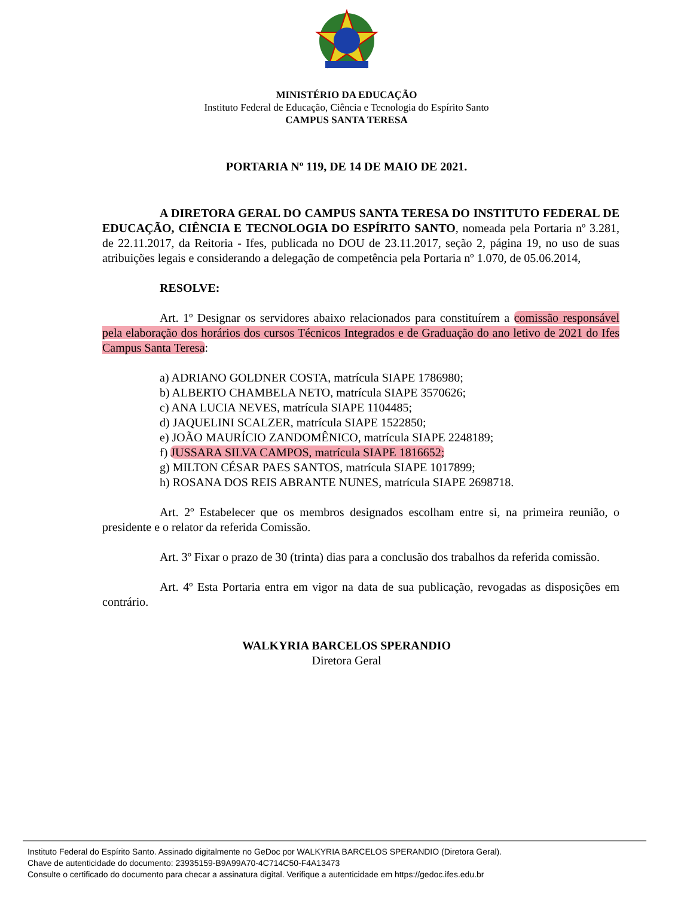MINISTÉRIO DA EDUCAÇÃO
Instituto Federal de Educação, Ciência e Tecnologia do Espírito Santo
CAMPUS SANTA TERESA
PORTARIA Nº 119, DE 14 DE MAIO DE 2021.
A DIRETORA GERAL DO CAMPUS SANTA TERESA DO INSTITUTO FEDERAL DE EDUCAÇÃO, CIÊNCIA E TECNOLOGIA DO ESPÍRITO SANTO, nomeada pela Portaria nº 3.281, de 22.11.2017, da Reitoria - Ifes, publicada no DOU de 23.11.2017, seção 2, página 19, no uso de suas atribuições legais e considerando a delegação de competência pela Portaria nº 1.070, de 05.06.2014,
RESOLVE:
Art. 1º Designar os servidores abaixo relacionados para constituírem a comissão responsável pela elaboração dos horários dos cursos Técnicos Integrados e de Graduação do ano letivo de 2021 do Ifes Campus Santa Teresa:
a) ADRIANO GOLDNER COSTA, matrícula SIAPE 1786980;
b) ALBERTO CHAMBELA NETO, matrícula SIAPE 3570626;
c) ANA LUCIA NEVES, matrícula SIAPE 1104485;
d) JAQUELINI SCALZER, matrícula SIAPE 1522850;
e) JOÃO MAURÍCIO ZANDOMÊNICO, matrícula SIAPE 2248189;
f) JUSSARA SILVA CAMPOS, matrícula SIAPE 1816652;
g) MILTON CÉSAR PAES SANTOS, matrícula SIAPE 1017899;
h) ROSANA DOS REIS ABRANTE NUNES, matrícula SIAPE 2698718.
Art. 2º Estabelecer que os membros designados escolham entre si, na primeira reunião, o presidente e o relator da referida Comissão.
Art. 3º Fixar o prazo de 30 (trinta) dias para a conclusão dos trabalhos da referida comissão.
Art. 4º Esta Portaria entra em vigor na data de sua publicação, revogadas as disposições em contrário.
WALKYRIA BARCELOS SPERANDIO
Diretora Geral
Instituto Federal do Espírito Santo. Assinado digitalmente no GeDoc por WALKYRIA BARCELOS SPERANDIO (Diretora Geral).
Chave de autenticidade do documento: 23935159-B9A99A70-4C714C50-F4A13473
Consulte o certificado do documento para checar a assinatura digital. Verifique a autenticidade em https://gedoc.ifes.edu.br